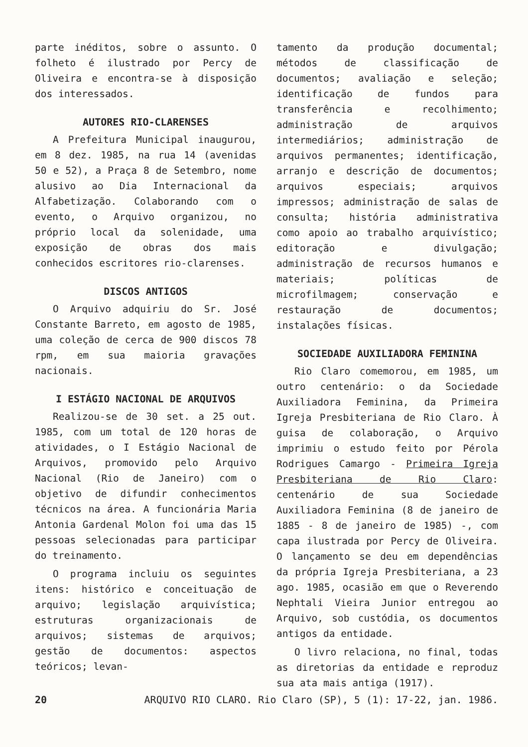parte inéditos, sobre o assunto. O folheto é ilustrado por Percy de Oliveira e encontra-se à disposição dos interessados.
AUTORES RIO-CLARENSES
A Prefeitura Municipal inaugurou, em 8 dez. 1985, na rua 14 (avenidas 50 e 52), a Praça 8 de Setembro, nome alusivo ao Dia Internacional da Alfabetização. Colaborando com o evento, o Arquivo organizou, no próprio local da solenidade, uma exposição de obras dos mais conhecidos escritores rio-clarenses.
DISCOS ANTIGOS
O Arquivo adquiriu do Sr. José Constante Barreto, em agosto de 1985, uma coleção de cerca de 900 discos 78 rpm, em sua maioria gravações nacionais.
I ESTÁGIO NACIONAL DE ARQUIVOS
Realizou-se de 30 set. a 25 out. 1985, com um total de 120 horas de atividades, o I Estágio Nacional de Arquivos, promovido pelo Arquivo Nacional (Rio de Janeiro) com o objetivo de difundir conhecimentos técnicos na área. A funcionária Maria Antonia Gardenal Molon foi uma das 15 pessoas selecionadas para participar do treinamento.
O programa incluiu os seguintes itens: histórico e conceituação de arquivo; legislação arquivística; estruturas organizacionais de arquivos; sistemas de arquivos; gestão de documentos: aspectos teóricos; levan-
tamento da produção documental; métodos de classificação de documentos; avaliação e seleção; identificação de fundos para transferência e recolhimento; administração de arquivos intermediários; administração de arquivos permanentes; identificação, arranjo e descrição de documentos; arquivos especiais; arquivos impressos; administração de salas de consulta; história administrativa como apoio ao trabalho arquivístico; editoração e divulgação; administração de recursos humanos e materiais; políticas de microfilmagem; conservação e restauração de documentos; instalações físicas.
SOCIEDADE AUXILIADORA FEMININA
Rio Claro comemorou, em 1985, um outro centenário: o da Sociedade Auxiliadora Feminina, da Primeira Igreja Presbiteriana de Rio Claro. À guisa de colaboração, o Arquivo imprimiu o estudo feito por Pérola Rodrigues Camargo - Primeira Igreja Presbiteriana de Rio Claro: centenário de sua Sociedade Auxiliadora Feminina (8 de janeiro de 1885 - 8 de janeiro de 1985) -, com capa ilustrada por Percy de Oliveira. O lançamento se deu em dependências da própria Igreja Presbiteriana, a 23 ago. 1985, ocasião em que o Reverendo Nephtali Vieira Junior entregou ao Arquivo, sob custódia, os documentos antigos da entidade.
O livro relaciona, no final, todas as diretorias da entidade e reproduz sua ata mais antiga (1917).
20 ARQUIVO RIO CLARO. Rio Claro (SP), 5 (1): 17-22, jan. 1986.